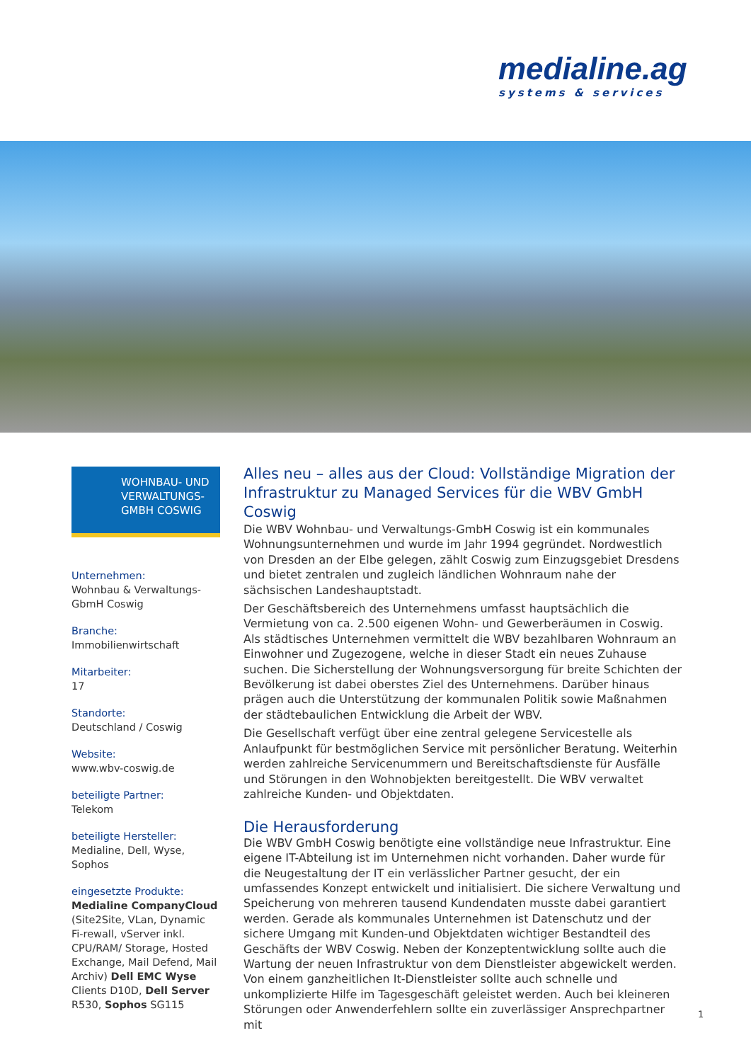medialine.ag
systems & services
WOHNBAU- UND
VERWALTUNGS-
GMBH COSWIG
Unternehmen:
Wohnbau & Verwaltungs-
GbmH Coswig
Branche:
Immobilienwirtschaft
Mitarbeiter:
17
Standorte:
Deutschland / Coswig
Website:
www.wbv-coswig.de
beteiligte Partner:
Telekom
beteiligte Hersteller:
Medialine, Dell, Wyse, Sophos
eingesetzte Produkte:
Medialine CompanyCloud (Site2Site, VLan, Dynamic Fi-rewall, vServer inkl. CPU/RAM/ Storage, Hosted Exchange, Mail Defend, Mail Archiv) Dell EMC Wyse Clients D10D, Dell Server R530, Sophos SG115
Alles neu – alles aus der Cloud: Vollständige Migration der Infrastruktur zu Managed Services für die WBV GmbH Coswig
Die WBV Wohnbau- und Verwaltungs-GmbH Coswig ist ein kommunales Wohnungsunternehmen und wurde im Jahr 1994 gegründet. Nordwestlich von Dresden an der Elbe gelegen, zählt Coswig zum Einzugsgebiet Dresdens und bietet zentralen und zugleich ländlichen Wohnraum nahe der sächsischen Landeshauptstadt.
Der Geschäftsbereich des Unternehmens umfasst hauptsächlich die Vermietung von ca. 2.500 eigenen Wohn- und Gewerberäumen in Coswig. Als städtisches Unternehmen vermittelt die WBV bezahlbaren Wohnraum an Einwohner und Zugezogene, welche in dieser Stadt ein neues Zuhause suchen. Die Sicherstellung der Wohnungsversorgung für breite Schichten der Bevölkerung ist dabei oberstes Ziel des Unternehmens. Darüber hinaus prägen auch die Unterstützung der kommunalen Politik sowie Maßnahmen der städtebaulichen Entwicklung die Arbeit der WBV.
Die Gesellschaft verfügt über eine zentral gelegene Servicestelle als Anlaufpunkt für bestmöglichen Service mit persönlicher Beratung. Weiterhin werden zahlreiche Servicenummern und Bereitschaftsdienste für Ausfälle und Störungen in den Wohnobjekten bereitgestellt. Die WBV verwaltet zahlreiche Kunden- und Objektdaten.
Die Herausforderung
Die WBV GmbH Coswig benötigte eine vollständige neue Infrastruktur. Eine eigene IT-Abteilung ist im Unternehmen nicht vorhanden. Daher wurde für die Neugestaltung der IT ein verlässlicher Partner gesucht, der ein umfassendes Konzept entwickelt und initialisiert. Die sichere Verwaltung und Speicherung von mehreren tausend Kundendaten musste dabei garantiert werden. Gerade als kommunales Unternehmen ist Datenschutz und der sichere Umgang mit Kunden-und Objektdaten wichtiger Bestandteil des Geschäfts der WBV Coswig. Neben der Konzeptentwicklung sollte auch die Wartung der neuen Infrastruktur von dem Dienstleister abgewickelt werden. Von einem ganzheitlichen It-Dienstleister sollte auch schnelle und unkomplizierte Hilfe im Tagesgeschäft geleistet werden. Auch bei kleineren Störungen oder Anwenderfehlern sollte ein zuverlässiger Ansprechpartner mit
1